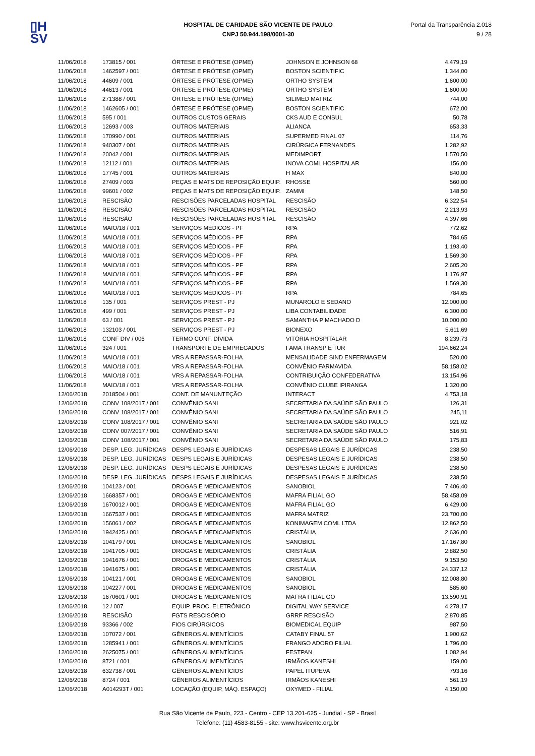▯H
SV
HOSPITAL DE CARIDADE SÃO VICENTE DE PAULO
CNPJ 50.944.198/0001-30
Portal da Transparência 2.018
9 / 28
| 11/06/2018 | 173815 / 001 | ÓRTESE E PRÓTESE (OPME) | JOHNSON E JOHNSON 68 | 4.479,19 |
| 11/06/2018 | 1462597 / 001 | ÓRTESE E PRÓTESE (OPME) | BOSTON SCIENTIFIC | 1.344,00 |
| 11/06/2018 | 44609 / 001 | ÓRTESE E PRÓTESE (OPME) | ORTHO SYSTEM | 1.600,00 |
| 11/06/2018 | 44613 / 001 | ÓRTESE E PRÓTESE (OPME) | ORTHO SYSTEM | 1.600,00 |
| 11/06/2018 | 271388 / 001 | ÓRTESE E PRÓTESE (OPME) | SILIMED MATRIZ | 744,00 |
| 11/06/2018 | 1462605 / 001 | ÓRTESE E PRÓTESE (OPME) | BOSTON SCIENTIFIC | 672,00 |
| 11/06/2018 | 595 / 001 | OUTROS CUSTOS GERAIS | CKS AUD E CONSUL | 50,78 |
| 11/06/2018 | 12693 / 003 | OUTROS MATERIAIS | ALIANCA | 653,33 |
| 11/06/2018 | 170990 / 001 | OUTROS MATERIAIS | SUPERMED FINAL 07 | 114,76 |
| 11/06/2018 | 940307 / 001 | OUTROS MATERIAIS | CIRÚRGICA FERNANDES | 1.282,92 |
| 11/06/2018 | 20042 / 001 | OUTROS MATERIAIS | MEDIMPORT | 1.570,50 |
| 11/06/2018 | 12112 / 001 | OUTROS MATERIAIS | INOVA COML HOSPITALAR | 156,00 |
| 11/06/2018 | 17745 / 001 | OUTROS MATERIAIS | H MAX | 840,00 |
| 11/06/2018 | 27409 / 003 | PEÇAS E MATS DE REPOSIÇÃO EQUIP. | RHOSSE | 560,00 |
| 11/06/2018 | 99601 / 002 | PEÇAS E MATS DE REPOSIÇÃO EQUIP. | ZAMMI | 148,50 |
| 11/06/2018 | RESCISÃO | RESCISÕES PARCELADAS HOSPITAL | RESCISÃO | 6.322,54 |
| 11/06/2018 | RESCISÃO | RESCISÕES PARCELADAS HOSPITAL | RESCISÃO | 2.213,93 |
| 11/06/2018 | RESCISÃO | RESCISÕES PARCELADAS HOSPITAL | RESCISÃO | 4.397,66 |
| 11/06/2018 | MAIO/18 / 001 | SERVIÇOS MÉDICOS - PF | RPA | 772,62 |
| 11/06/2018 | MAIO/18 / 001 | SERVIÇOS MÉDICOS - PF | RPA | 784,65 |
| 11/06/2018 | MAIO/18 / 001 | SERVIÇOS MÉDICOS - PF | RPA | 1.193,40 |
| 11/06/2018 | MAIO/18 / 001 | SERVIÇOS MÉDICOS - PF | RPA | 1.569,30 |
| 11/06/2018 | MAIO/18 / 001 | SERVIÇOS MÉDICOS - PF | RPA | 2.605,20 |
| 11/06/2018 | MAIO/18 / 001 | SERVIÇOS MÉDICOS - PF | RPA | 1.176,97 |
| 11/06/2018 | MAIO/18 / 001 | SERVIÇOS MÉDICOS - PF | RPA | 1.569,30 |
| 11/06/2018 | MAIO/18 / 001 | SERVIÇOS MÉDICOS - PF | RPA | 784,65 |
| 11/06/2018 | 135 / 001 | SERVIÇOS PREST - PJ | MUNAROLO E SEDANO | 12.000,00 |
| 11/06/2018 | 499 / 001 | SERVIÇOS PREST - PJ | LIBA CONTABILIDADE | 6.300,00 |
| 11/06/2018 | 63 / 001 | SERVIÇOS PREST - PJ | SAMANTHA P MACHADO D | 10.000,00 |
| 11/06/2018 | 132103 / 001 | SERVIÇOS PREST - PJ | BIONEXO | 5.611,69 |
| 11/06/2018 | CONF DIV / 006 | TERMO CONF. DÍVIDA | VITÓRIA HOSPITALAR | 8.239,73 |
| 11/06/2018 | 324 / 001 | TRANSPORTE DE EMPREGADOS | FAMA TRANSP E TUR | 194.662,24 |
| 11/06/2018 | MAIO/18 / 001 | VRS A REPASSAR-FOLHA | MENSALIDADE SIND ENFERMAGEM | 520,00 |
| 11/06/2018 | MAIO/18 / 001 | VRS A REPASSAR-FOLHA | CONVÊNIO FARMAVIDA | 58.158,02 |
| 11/06/2018 | MAIO/18 / 001 | VRS A REPASSAR-FOLHA | CONTRIBUIÇÃO CONFEDERATIVA | 13.154,96 |
| 11/06/2018 | MAIO/18 / 001 | VRS A REPASSAR-FOLHA | CONVÊNIO CLUBE IPIRANGA | 1.320,00 |
| 12/06/2018 | 2018504 / 001 | CONT. DE MANUNTEÇÃO | INTERACT | 4.753,18 |
| 12/06/2018 | CONV 108/2017 / 001 | CONVÊNIO SANI | SECRETARIA DA SAÚDE SÃO PAULO | 126,31 |
| 12/06/2018 | CONV 108/2017 / 001 | CONVÊNIO SANI | SECRETARIA DA SAÚDE SÃO PAULO | 245,11 |
| 12/06/2018 | CONV 108/2017 / 001 | CONVÊNIO SANI | SECRETARIA DA SAÚDE SÃO PAULO | 921,02 |
| 12/06/2018 | CONV 007/2017 / 001 | CONVÊNIO SANI | SECRETARIA DA SAÚDE SÃO PAULO | 516,91 |
| 12/06/2018 | CONV 108/2017 / 001 | CONVÊNIO SANI | SECRETARIA DA SAÚDE SÃO PAULO | 175,83 |
| 12/06/2018 | DESP. LEG. JURÍDICAS | DESPS LEGAIS E JURÍDICAS | DESPESAS LEGAIS E JURÍDICAS | 238,50 |
| 12/06/2018 | DESP. LEG. JURÍDICAS | DESPS LEGAIS E JURÍDICAS | DESPESAS LEGAIS E JURÍDICAS | 238,50 |
| 12/06/2018 | DESP. LEG. JURÍDICAS | DESPS LEGAIS E JURÍDICAS | DESPESAS LEGAIS E JURÍDICAS | 238,50 |
| 12/06/2018 | DESP. LEG. JURÍDICAS | DESPS LEGAIS E JURÍDICAS | DESPESAS LEGAIS E JURÍDICAS | 238,50 |
| 12/06/2018 | 104123 / 001 | DROGAS E MEDICAMENTOS | SANOBIOL | 7.406,40 |
| 12/06/2018 | 1668357 / 001 | DROGAS E MEDICAMENTOS | MAFRA FILIAL GO | 58.458,09 |
| 12/06/2018 | 1670012 / 001 | DROGAS E MEDICAMENTOS | MAFRA FILIAL GO | 6.429,00 |
| 12/06/2018 | 1667537 / 001 | DROGAS E MEDICAMENTOS | MAFRA MATRIZ | 23.700,00 |
| 12/06/2018 | 156061 / 002 | DROGAS E MEDICAMENTOS | KONIMAGEM COML LTDA | 12.862,50 |
| 12/06/2018 | 1942425 / 001 | DROGAS E MEDICAMENTOS | CRISTÁLIA | 2.636,00 |
| 12/06/2018 | 104179 / 001 | DROGAS E MEDICAMENTOS | SANOBIOL | 17.167,80 |
| 12/06/2018 | 1941705 / 001 | DROGAS E MEDICAMENTOS | CRISTÁLIA | 2.882,50 |
| 12/06/2018 | 1941676 / 001 | DROGAS E MEDICAMENTOS | CRISTÁLIA | 9.153,50 |
| 12/06/2018 | 1941675 / 001 | DROGAS E MEDICAMENTOS | CRISTÁLIA | 24.337,12 |
| 12/06/2018 | 104121 / 001 | DROGAS E MEDICAMENTOS | SANOBIOL | 12.008,80 |
| 12/06/2018 | 104227 / 001 | DROGAS E MEDICAMENTOS | SANOBIOL | 585,60 |
| 12/06/2018 | 1670601 / 001 | DROGAS E MEDICAMENTOS | MAFRA FILIAL GO | 13.590,91 |
| 12/06/2018 | 12 / 007 | EQUIP. PROC. ELETRÔNICO | DIGITAL WAY SERVICE | 4.278,17 |
| 12/06/2018 | RESCISÃO | FGTS RESCISÓRIO | GRRF RESCISÃO | 2.870,85 |
| 12/06/2018 | 93366 / 002 | FIOS CIRÚRGICOS | BIOMEDICAL EQUIP | 987,50 |
| 12/06/2018 | 107072 / 001 | GÊNEROS ALIMENTÍCIOS | CATABY FINAL 57 | 1.900,62 |
| 12/06/2018 | 1285941 / 001 | GÊNEROS ALIMENTÍCIOS | FRANGO ADORO FILIAL | 1.796,00 |
| 12/06/2018 | 2625075 / 001 | GÊNEROS ALIMENTÍCIOS | FESTPAN | 1.082,94 |
| 12/06/2018 | 8721 / 001 | GÊNEROS ALIMENTÍCIOS | IRMÃOS KANESHI | 159,00 |
| 12/06/2018 | 632738 / 001 | GÊNEROS ALIMENTÍCIOS | PAPEL ITUPEVA | 793,16 |
| 12/06/2018 | 8724 / 001 | GÊNEROS ALIMENTÍCIOS | IRMÃOS KANESHI | 561,19 |
| 12/06/2018 | A014293T / 001 | LOCAÇÃO (EQUIP, MÁQ. ESPAÇO) | OXYMED - FILIAL | 4.150,00 |
Rua São Vicente de Paulo, 223 - Centro - CEP 13.201-625 - Jundiaí - SP - Brasil
Telefone: (11) 4583-8155 - site: www.hsvicente.org.br